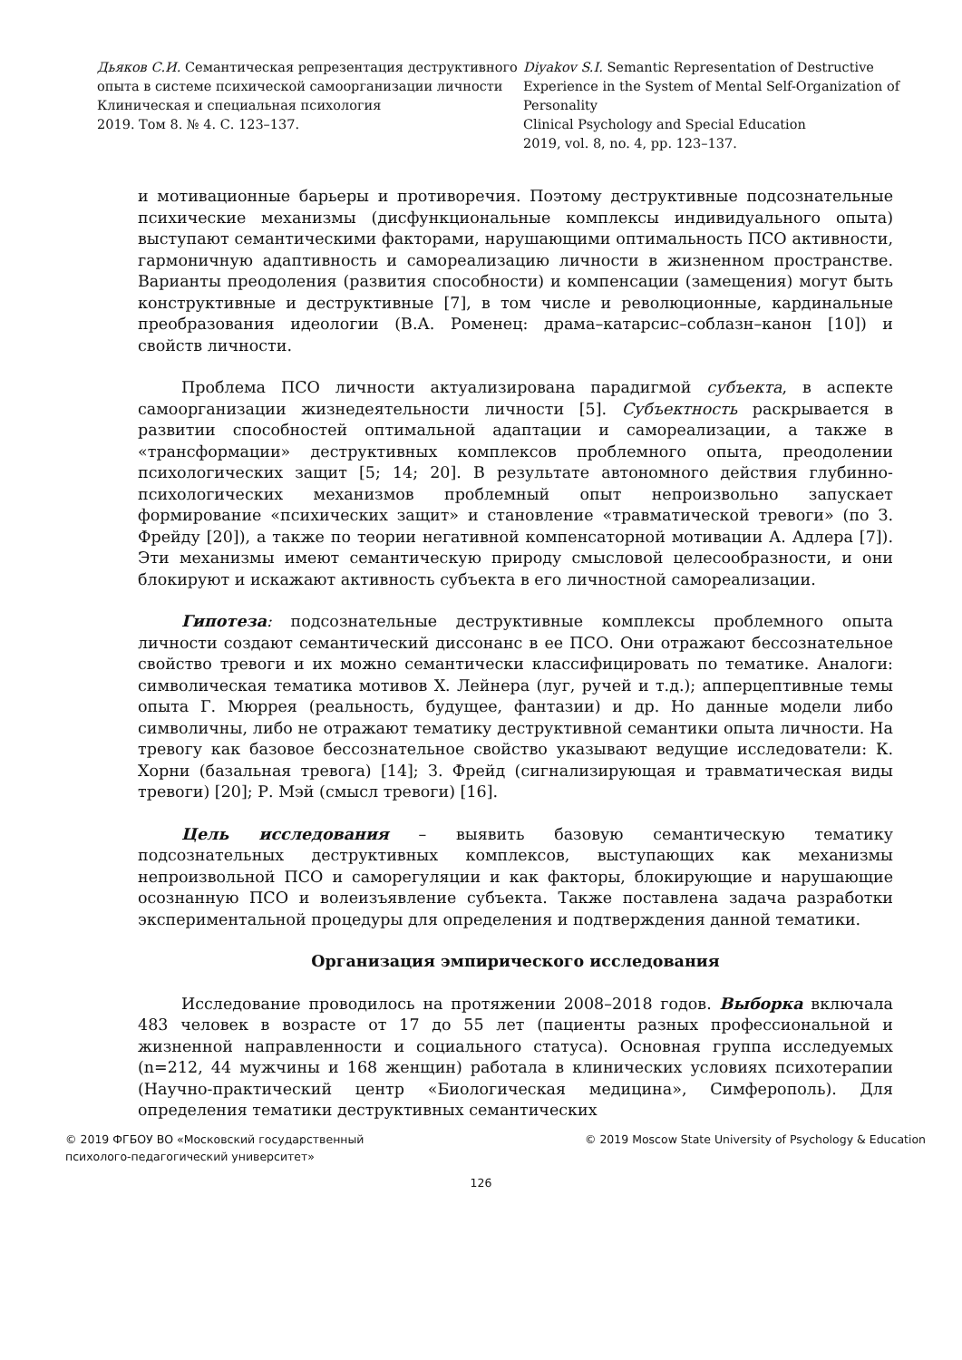Дьяков С.И. Семантическая репрезентация деструктивного опыта в системе психической самоорганизации личности
Клиническая и специальная психология
2019. Том 8. № 4. С. 123–137.
Diyakov S.I. Semantic Representation of Destructive Experience in the System of Mental Self-Organization of Personality
Clinical Psychology and Special Education
2019, vol. 8, no. 4, pp. 123–137.
и мотивационные барьеры и противоречия. Поэтому деструктивные подсознательные психические механизмы (дисфункциональные комплексы индивидуального опыта) выступают семантическими факторами, нарушающими оптимальность ПСО активности, гармоничную адаптивность и самореализацию личности в жизненном пространстве. Варианты преодоления (развития способности) и компенсации (замещения) могут быть конструктивные и деструктивные [7], в том числе и революционные, кардинальные преобразования идеологии (В.А. Роменец: драма–катарсис–соблазн–канон [10]) и свойств личности.
Проблема ПСО личности актуализирована парадигмой субъекта, в аспекте самоорганизации жизнедеятельности личности [5]. Субъектность раскрывается в развитии способностей оптимальной адаптации и самореализации, а также в «трансформации» деструктивных комплексов проблемного опыта, преодолении психологических защит [5; 14; 20]. В результате автономного действия глубинно-психологических механизмов проблемный опыт непроизвольно запускает формирование «психических защит» и становление «травматической тревоги» (по З. Фрейду [20]), а также по теории негативной компенсаторной мотивации А. Адлера [7]). Эти механизмы имеют семантическую природу смысловой целесообразности, и они блокируют и искажают активность субъекта в его личностной самореализации.
Гипотеза: подсознательные деструктивные комплексы проблемного опыта личности создают семантический диссонанс в ее ПСО. Они отражают бессознательное свойство тревоги и их можно семантически классифицировать по тематике. Аналоги: символическая тематика мотивов Х. Лейнера (луг, ручей и т.д.); апперцептивные темы опыта Г. Мюррея (реальность, будущее, фантазии) и др. Но данные модели либо символичны, либо не отражают тематику деструктивной семантики опыта личности. На тревогу как базовое бессознательное свойство указывают ведущие исследователи: К. Хорни (базальная тревога) [14]; З. Фрейд (сигнализирующая и травматическая виды тревоги) [20]; Р. Мэй (смысл тревоги) [16].
Цель исследования – выявить базовую семантическую тематику подсознательных деструктивных комплексов, выступающих как механизмы непроизвольной ПСО и саморегуляции и как факторы, блокирующие и нарушающие осознанную ПСО и волеизъявление субъекта. Также поставлена задача разработки экспериментальной процедуры для определения и подтверждения данной тематики.
Организация эмпирического исследования
Исследование проводилось на протяжении 2008–2018 годов. Выборка включала 483 человек в возрасте от 17 до 55 лет (пациенты разных профессиональной и жизненной направленности и социального статуса). Основная группа исследуемых (n=212, 44 мужчины и 168 женщин) работала в клинических условиях психотерапии (Научно-практический центр «Биологическая медицина», Симферополь). Для определения тематики деструктивных семантических
© 2019 ФГБОУ ВО «Московский государственный
психолого-педагогический университет»
© 2019 Moscow State University of Psychology & Education
126